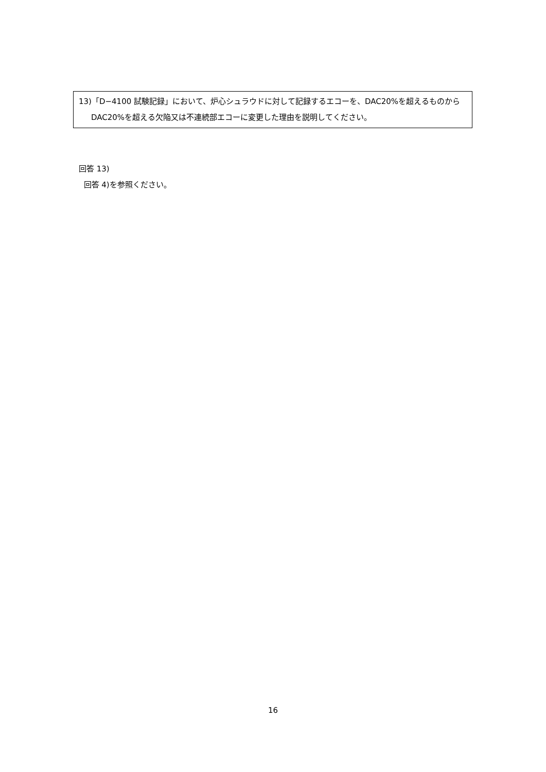13)「D−4100 試験記録」において、炉心シュラウドに対して記録するエコーを、DAC20%を超えるものから DAC20%を超える欠陥又は不連続部エコーに変更した理由を説明してください。
回答 13)
回答 4)を参照ください。
16